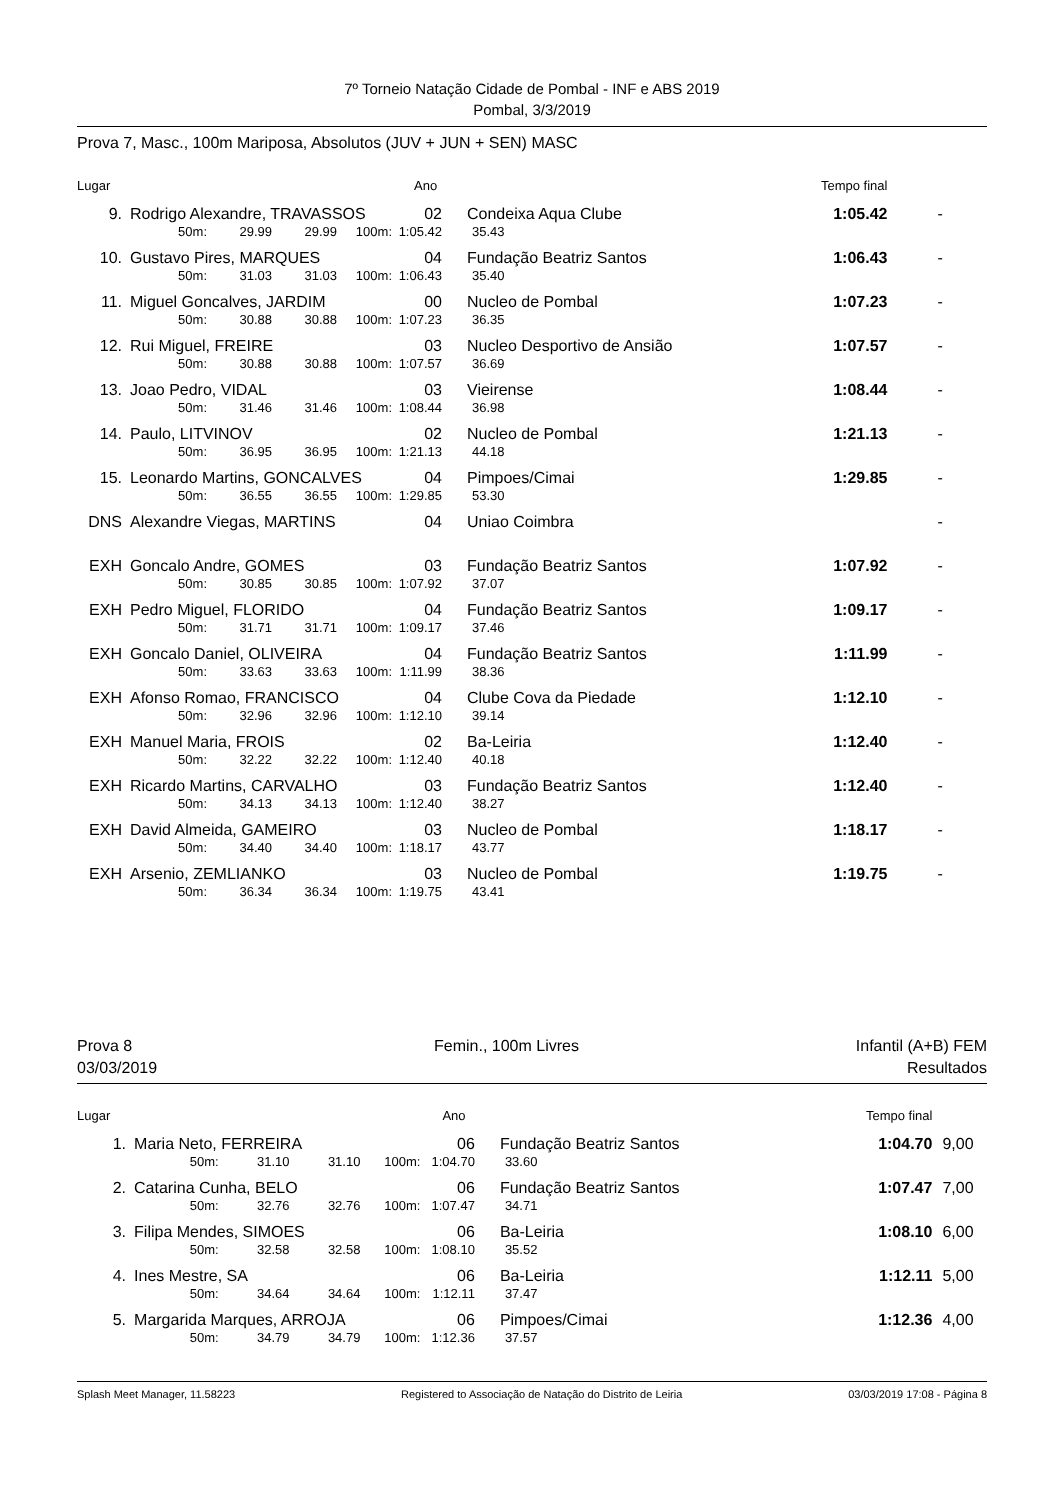7º Torneio Natação Cidade de Pombal - INF e ABS 2019
Pombal, 3/3/2019
Prova 7, Masc., 100m Mariposa, Absolutos (JUV + JUN + SEN) MASC
| Lugar | | | | | | Ano | | Tempo final | | |
| 9. | Rodrigo Alexandre, TRAVASSOS | | | | | 02 | Condeixa Aqua Clube | 1:05.42 | | - |
| | | 50m: | 29.99 | 29.99 | 100m: | 1:05.42 | 35.43 | | | |
| 10. | Gustavo Pires, MARQUES | | | | | 04 | Fundação Beatriz Santos | 1:06.43 | | - |
| | | 50m: | 31.03 | 31.03 | 100m: | 1:06.43 | 35.40 | | | |
| 11. | Miguel Goncalves, JARDIM | | | | | 00 | Nucleo de Pombal | 1:07.23 | | - |
| | | 50m: | 30.88 | 30.88 | 100m: | 1:07.23 | 36.35 | | | |
| 12. | Rui Miguel, FREIRE | | | | | 03 | Nucleo Desportivo de Ansião | 1:07.57 | | - |
| | | 50m: | 30.88 | 30.88 | 100m: | 1:07.57 | 36.69 | | | |
| 13. | Joao Pedro, VIDAL | | | | | 03 | Vieirense | 1:08.44 | | - |
| | | 50m: | 31.46 | 31.46 | 100m: | 1:08.44 | 36.98 | | | |
| 14. | Paulo, LITVINOV | | | | | 02 | Nucleo de Pombal | 1:21.13 | | - |
| | | 50m: | 36.95 | 36.95 | 100m: | 1:21.13 | 44.18 | | | |
| 15. | Leonardo Martins, GONCALVES | | | | | 04 | Pimpoes/Cimai | 1:29.85 | | - |
| | | 50m: | 36.55 | 36.55 | 100m: | 1:29.85 | 53.30 | | | |
| DNS | Alexandre Viegas, MARTINS | | | | | 04 | Uniao Coimbra | | | - |
| EXH | Goncalo Andre, GOMES | | | | | 03 | Fundação Beatriz Santos | 1:07.92 | | - |
| | | 50m: | 30.85 | 30.85 | 100m: | 1:07.92 | 37.07 | | | |
| EXH | Pedro Miguel, FLORIDO | | | | | 04 | Fundação Beatriz Santos | 1:09.17 | | - |
| | | 50m: | 31.71 | 31.71 | 100m: | 1:09.17 | 37.46 | | | |
| EXH | Goncalo Daniel, OLIVEIRA | | | | | 04 | Fundação Beatriz Santos | 1:11.99 | | - |
| | | 50m: | 33.63 | 33.63 | 100m: | 1:11.99 | 38.36 | | | |
| EXH | Afonso Romao, FRANCISCO | | | | | 04 | Clube Cova da Piedade | 1:12.10 | | - |
| | | 50m: | 32.96 | 32.96 | 100m: | 1:12.10 | 39.14 | | | |
| EXH | Manuel Maria, FROIS | | | | | 02 | Ba-Leiria | 1:12.40 | | - |
| | | 50m: | 32.22 | 32.22 | 100m: | 1:12.40 | 40.18 | | | |
| EXH | Ricardo Martins, CARVALHO | | | | | 03 | Fundação Beatriz Santos | 1:12.40 | | - |
| | | 50m: | 34.13 | 34.13 | 100m: | 1:12.40 | 38.27 | | | |
| EXH | David Almeida, GAMEIRO | | | | | 03 | Nucleo de Pombal | 1:18.17 | | - |
| | | 50m: | 34.40 | 34.40 | 100m: | 1:18.17 | 43.77 | | | |
| EXH | Arsenio, ZEMLIANKO | | | | | 03 | Nucleo de Pombal | 1:19.75 | | - |
| | | 50m: | 36.34 | 36.34 | 100m: | 1:19.75 | 43.41 | | | |
Prova 8
03/03/2019
Femin., 100m Livres Infantil (A+B) FEM
Resultados
| Lugar | | | | | | Ano | | Tempo final | |
| 1. | Maria Neto, FERREIRA | | | | | 06 | Fundação Beatriz Santos | 1:04.70 | 9,00 |
| | | 50m: | 31.10 | 31.10 | 100m: | 1:04.70 | 33.60 | | |
| 2. | Catarina Cunha, BELO | | | | | 06 | Fundação Beatriz Santos | 1:07.47 | 7,00 |
| | | 50m: | 32.76 | 32.76 | 100m: | 1:07.47 | 34.71 | | |
| 3. | Filipa Mendes, SIMOES | | | | | 06 | Ba-Leiria | 1:08.10 | 6,00 |
| | | 50m: | 32.58 | 32.58 | 100m: | 1:08.10 | 35.52 | | |
| 4. | Ines Mestre, SA | | | | | 06 | Ba-Leiria | 1:12.11 | 5,00 |
| | | 50m: | 34.64 | 34.64 | 100m: | 1:12.11 | 37.47 | | |
| 5. | Margarida Marques, ARROJA | | | | | 06 | Pimpoes/Cimai | 1:12.36 | 4,00 |
| | | 50m: | 34.79 | 34.79 | 100m: | 1:12.36 | 37.57 | | |
Splash Meet Manager, 11.58223 Registered to Associação de Natação do Distrito de Leiria 03/03/2019 17:08 - Página 8